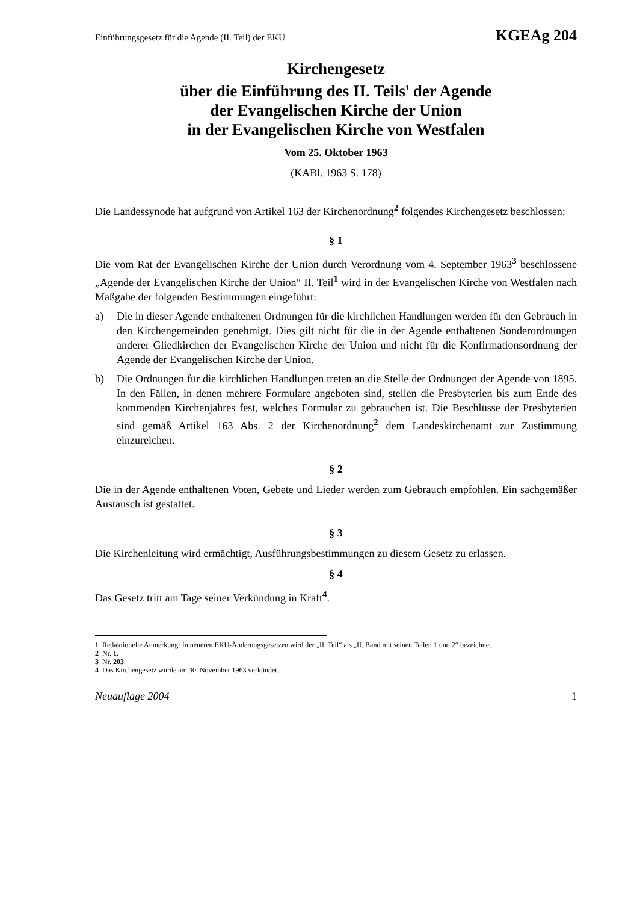Einführungsgesetz für die Agende (II. Teil) der EKU KGEAg 204
Kirchengesetz
über die Einführung des II. Teils<sup>1</sup> der Agende
der Evangelischen Kirche der Union
in der Evangelischen Kirche von Westfalen
Vom 25. Oktober 1963
(KABl. 1963 S. 178)
Die Landessynode hat aufgrund von Artikel 163 der Kirchenordnung<sup>2</sup> folgendes Kirchengesetz beschlossen:
§ 1
Die vom Rat der Evangelischen Kirche der Union durch Verordnung vom 4. September 1963<sup>3</sup> beschlossene „Agende der Evangelischen Kirche der Union“ II. Teil<sup>1</sup> wird in der Evangelischen Kirche von Westfalen nach Maßgabe der folgenden Bestimmungen eingeführt:
a) Die in dieser Agende enthaltenen Ordnungen für die kirchlichen Handlungen werden für den Gebrauch in den Kirchengemeinden genehmigt. Dies gilt nicht für die in der Agende enthaltenen Sonderordnungen anderer Gliedkirchen der Evangelischen Kirche der Union und nicht für die Konfirmationsordnung der Agende der Evangelischen Kirche der Union.
b) Die Ordnungen für die kirchlichen Handlungen treten an die Stelle der Ordnungen der Agende von 1895. In den Fällen, in denen mehrere Formulare angeboten sind, stellen die Presbyterien bis zum Ende des kommenden Kirchenjahres fest, welches Formular zu gebrauchen ist. Die Beschlüsse der Presbyterien sind gemäß Artikel 163 Abs. 2 der Kirchenordnung<sup>2</sup> dem Landeskirchenamt zur Zustimmung einzureichen.
§ 2
Die in der Agende enthaltenen Voten, Gebete und Lieder werden zum Gebrauch empfohlen. Ein sachgemäßer Austausch ist gestattet.
§ 3
Die Kirchenleitung wird ermächtigt, Ausführungsbestimmungen zu diesem Gesetz zu erlassen.
§ 4
Das Gesetz tritt am Tage seiner Verkündung in Kraft<sup>4</sup>.
1 Redaktionelle Anmerkung: In neueren EKU-Änderungsgesetzen wird der „II. Teil“ als „II. Band mit seinen Teilen 1 und 2“ bezeichnet.
2 Nr. 1.
3 Nr. 203.
4 Das Kirchengesetz wurde am 30. November 1963 verkündet.
Neuauflage 2004 1